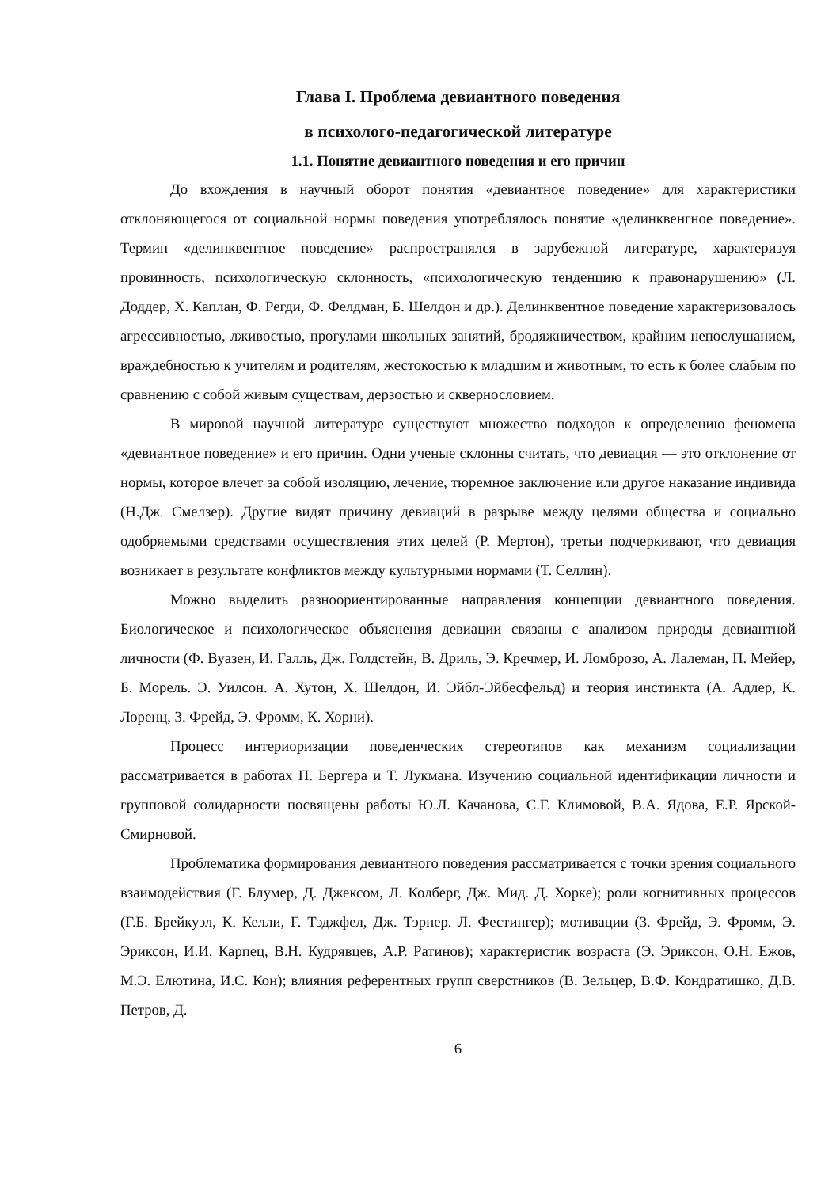Глава I. Проблема девиантного поведения
в психолого-педагогической литературе
1.1. Понятие девиантного поведения и его причин
До вхождения в научный оборот понятия «девиантное поведение» для характеристики отклоняющегося от социальной нормы поведения употреблялось понятие «делинквенгное поведение». Термин «делинквентное поведение» распространялся в зарубежной литературе, характеризуя провинность, психологическую склонность, «психологическую тенденцию к правонарушению» (Л. Доддер, X. Каплан, Ф. Регди, Ф. Фелдман, Б. Шелдон и др.). Делинквентное поведение характеризовалось агрессивноетью, лживостью, прогулами школьных занятий, бродяжничеством, крайним непослушанием, враждебностью к учителям и родителям, жестокостью к младшим и животным, то есть к более слабым по сравнению с собой живым существам, дерзостью и сквернословием.
В мировой научной литературе существуют множество подходов к определению феномена «девиантное поведение» и его причин. Одни ученые склонны считать, что девиация — это отклонение от нормы, которое влечет за собой изоляцию, лечение, тюремное заключение или другое наказание индивида (Н.Дж. Смелзер). Другие видят причину девиаций в разрыве между целями общества и социально одобряемыми средствами осуществления этих целей (Р. Мертон), третьи подчеркивают, что девиация возникает в результате конфликтов между культурными нормами (Т. Селлин).
Можно выделить разноориентированные направления концепции девиантного поведения. Биологическое и психологическое объяснения девиации связаны с анализом природы девиантной личности (Ф. Вуазен, И. Галль, Дж. Голдстейн, В. Дриль, Э. Кречмер, И. Ломброзо, А. Лалеман, П. Мейер, Б. Морель. Э. Уилсон. А. Хутон, X. Шелдон, И. Эйбл-Эйбесфельд) и теория инстинкта (А. Адлер, К. Лоренц, 3. Фрейд, Э. Фромм, К. Хорни).
Процесс интериоризации поведенческих стереотипов как механизм социализации рассматривается в работах П. Бергера и Т. Лукмана. Изучению социальной идентификации личности и групповой солидарности посвящены работы Ю.Л. Качанова, С.Г. Климовой, В.А. Ядова, Е.Р. Ярской-Смирновой.
Проблематика формирования девиантного поведения рассматривается с точки зрения социального взаимодействия (Г. Блумер, Д. Джексом, Л. Колберг, Дж. Мид. Д. Хорке); роли когнитивных процессов (Г.Б. Брейкуэл, К. Келли, Г. Тэджфел, Дж. Тэрнер. Л. Фестингер); мотивации (3. Фрейд, Э. Фромм, Э. Эриксон, И.И. Карпец, В.Н. Кудрявцев, А.Р. Ратинов); характеристик возраста (Э. Эриксон, О.Н. Ежов, М.Э. Елютина, И.С. Кон); влияния референтных групп сверстников (В. Зельцер, В.Ф. Кондратишко, Д.В. Петров, Д.
6